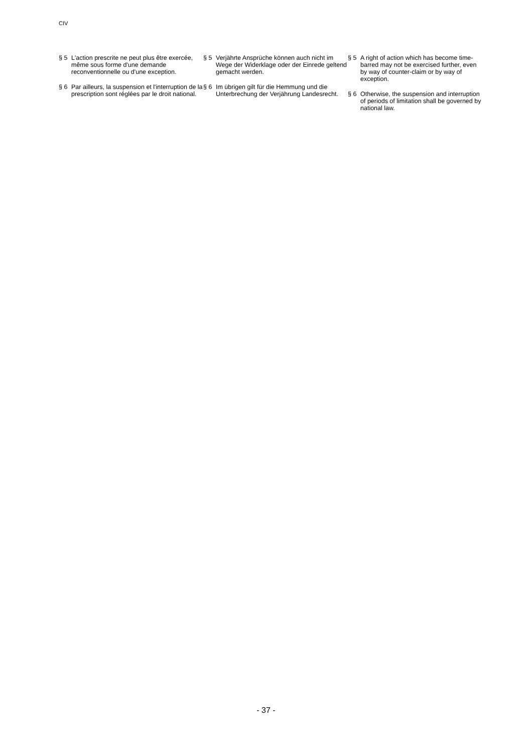CIV
§ 5 L'action prescrite ne peut plus être exercée, même sous forme d'une demande reconventionnelle ou d'une exception.
§ 6 Par ailleurs, la suspension et l'interruption de la prescription sont réglées par le droit national.
§ 5 Verjährte Ansprüche können auch nicht im Wege der Widerklage oder der Einrede geltend gemacht werden.
§ 6 Im übrigen gilt für die Hemmung und die Unterbrechung der Verjährung Landesrecht.
§ 5 A right of action which has become time-barred may not be exercised further, even by way of counter-claim or by way of exception.
§ 6 Otherwise, the suspension and interruption of periods of limitation shall be governed by national law.
- 37 -